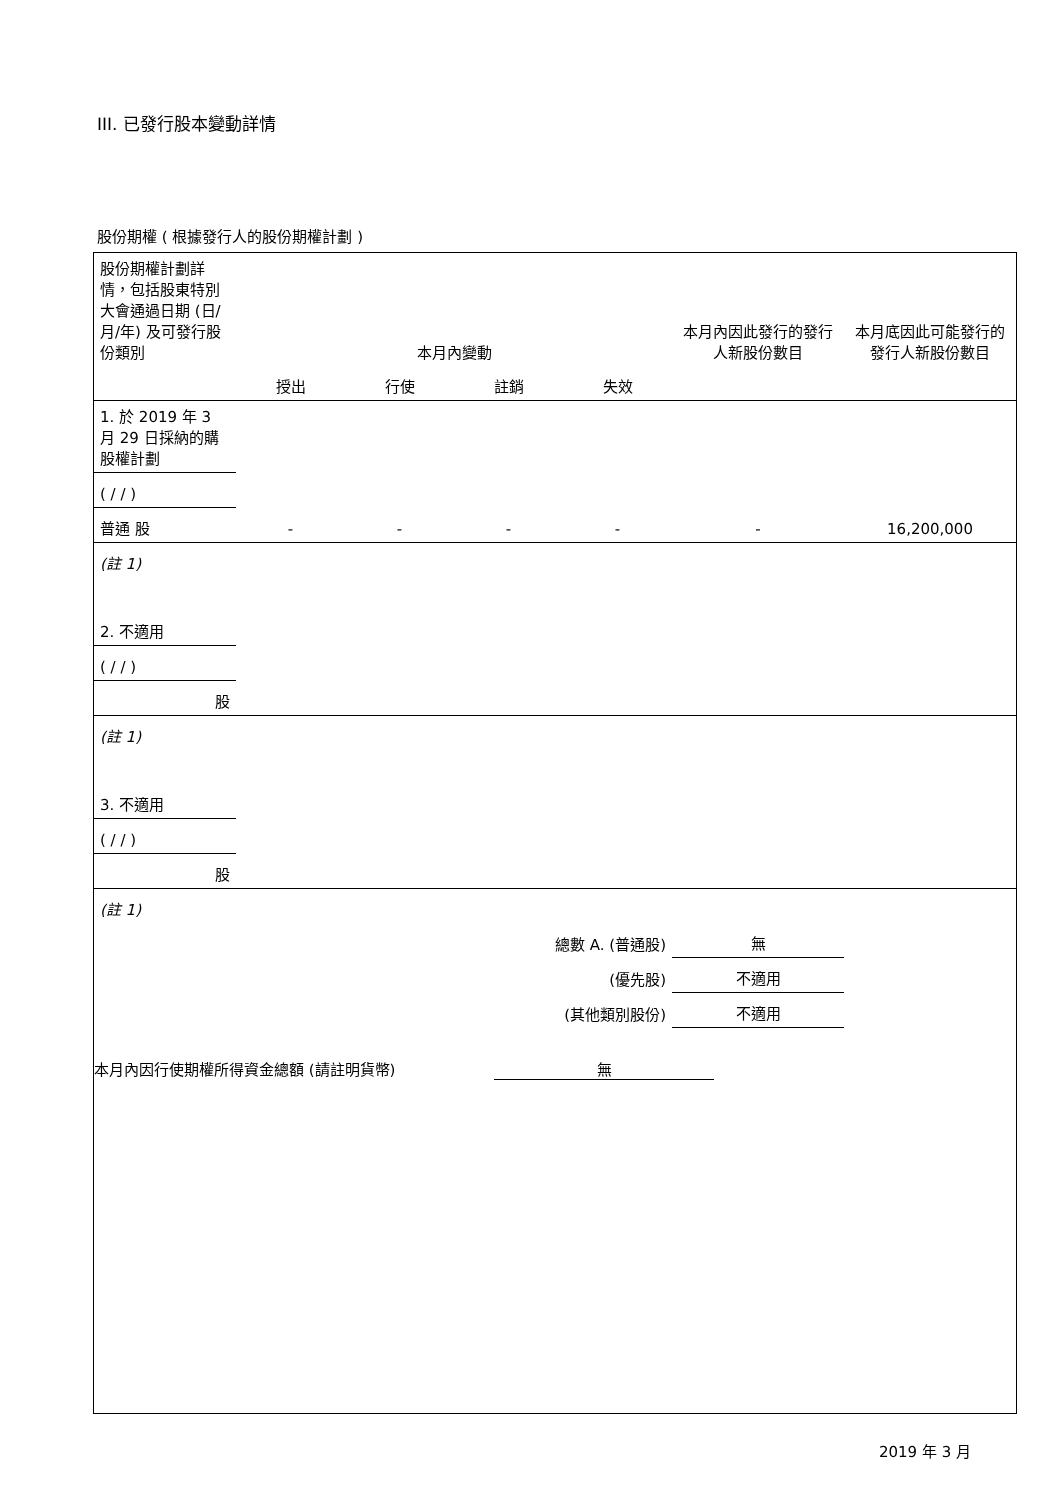III. 已發行股本變動詳情
股份期權 ( 根據發行人的股份期權計劃 )
| 股份期權計劃詳情，包括股東特別大會通過日期 (日/月/年) 及可發行股份類別 | 本月內變動 | | | | 本月內因此發行的發行人新股份數目 | 本月底因此可能發行的發行人新股份數目 |
| | 授出 | 行使 | 註銷 | 失效 | | |
| 1. 於 2019 年 3 月 29 日採納的購股權計劃 | | | | | | |
| ( / / ) | | | | | | |
| 普通 股 | - | - | - | - | - | 16,200,000 |
| (註 1) | | | | | | |
| 2. 不適用 | | | | | | |
| ( / / ) | | | | | | |
| 股 | | | | | | |
| (註 1) | | | | | | |
| 3. 不適用 | | | | | | |
| ( / / ) | | | | | | |
| 股 | | | | | | |
| (註 1) | | | | | | |
| 總數 A. (普通股) | | | | | 無 | |
| (優先股) | | | | | 不適用 | |
| (其他類別股份) | | | | | 不適用 | |
本月內因行使期權所得資金總額 (請註明貨幣) 無
2019 年 3 月